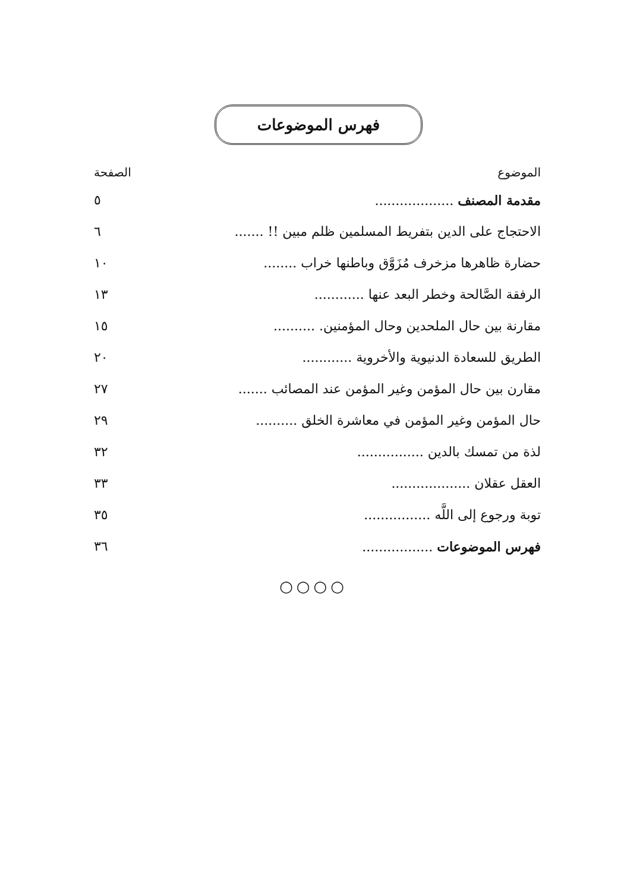فهرس الموضوعات
| الموضوع | الصفحة |
| --- | --- |
| مقدمة المصنف ................... | ٥ |
| الاحتجاج على الدين بتفريط المسلمين ظلم مبين !! ....... | ٦ |
| حضارة ظاهرها مزخرف مُزَوَّق وباطنها خراب ........ | ١٠ |
| الرفقة الصَّالحة وخطر البعد عنها ............ | ١٣ |
| مقارنة بين حال الملحدين وحال المؤمنين. .......... | ١٥ |
| الطريق للسعادة الدنيوية والأخروية ............ | ٢٠ |
| مقارن بين حال المؤمن وغير المؤمن عند المصائب ....... | ٢٧ |
| حال المؤمن وغير المؤمن في معاشرة الخلق .......... | ٢٩ |
| لذة من تمسك بالدين ................ | ٣٢ |
| العقل عقلان ................... | ٣٣ |
| توبة ورجوع إلى اللَّه ................ | ٣٥ |
| فهرس الموضوعات ................. | ٣٦ |
○○○○